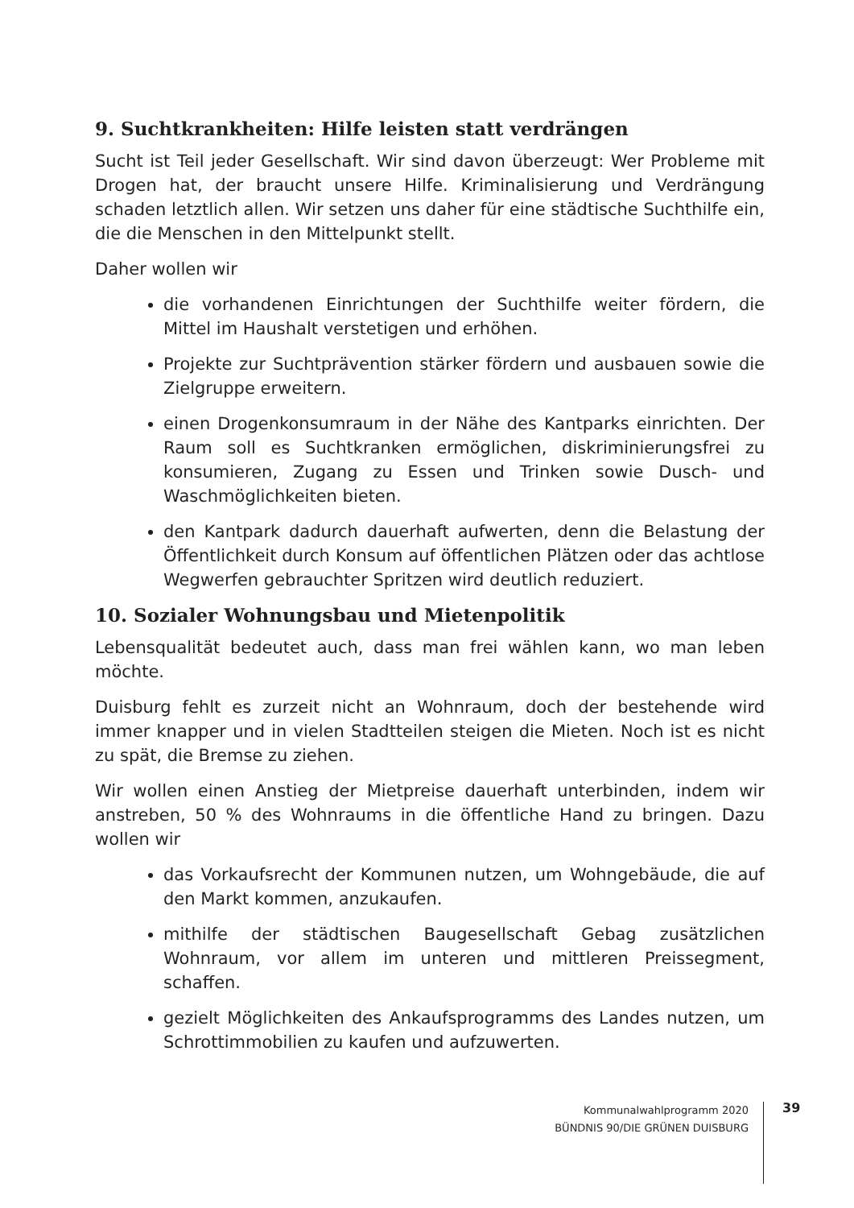9. Suchtkrankheiten: Hilfe leisten statt verdrängen
Sucht ist Teil jeder Gesellschaft. Wir sind davon überzeugt: Wer Probleme mit Drogen hat, der braucht unsere Hilfe. Kriminalisierung und Verdrängung schaden letztlich allen. Wir setzen uns daher für eine städtische Suchthilfe ein, die die Menschen in den Mittelpunkt stellt.
Daher wollen wir
die vorhandenen Einrichtungen der Suchthilfe weiter fördern, die Mittel im Haushalt verstetigen und erhöhen.
Projekte zur Suchtprävention stärker fördern und ausbauen sowie die Zielgruppe erweitern.
einen Drogenkonsumraum in der Nähe des Kantparks einrichten. Der Raum soll es Suchtkranken ermöglichen, diskriminierungsfrei zu konsumieren, Zugang zu Essen und Trinken sowie Dusch- und Waschmöglichkeiten bieten.
den Kantpark dadurch dauerhaft aufwerten, denn die Belastung der Öffentlichkeit durch Konsum auf öffentlichen Plätzen oder das achtlose Wegwerfen gebrauchter Spritzen wird deutlich reduziert.
10. Sozialer Wohnungsbau und Mietenpolitik
Lebensqualität bedeutet auch, dass man frei wählen kann, wo man leben möchte.
Duisburg fehlt es zurzeit nicht an Wohnraum, doch der bestehende wird immer knapper und in vielen Stadtteilen steigen die Mieten. Noch ist es nicht zu spät, die Bremse zu ziehen.
Wir wollen einen Anstieg der Mietpreise dauerhaft unterbinden, indem wir anstreben, 50 % des Wohnraums in die öffentliche Hand zu bringen. Dazu wollen wir
das Vorkaufsrecht der Kommunen nutzen, um Wohngebäude, die auf den Markt kommen, anzukaufen.
mithilfe der städtischen Baugesellschaft Gebag zusätzlichen Wohnraum, vor allem im unteren und mittleren Preissegment, schaffen.
gezielt Möglichkeiten des Ankaufsprogramms des Landes nutzen, um Schrottimmobilien zu kaufen und aufzuwerten.
Kommunalwahlprogramm 2020
BÜNDNIS 90/DIE GRÜNEN DUISBURG
39